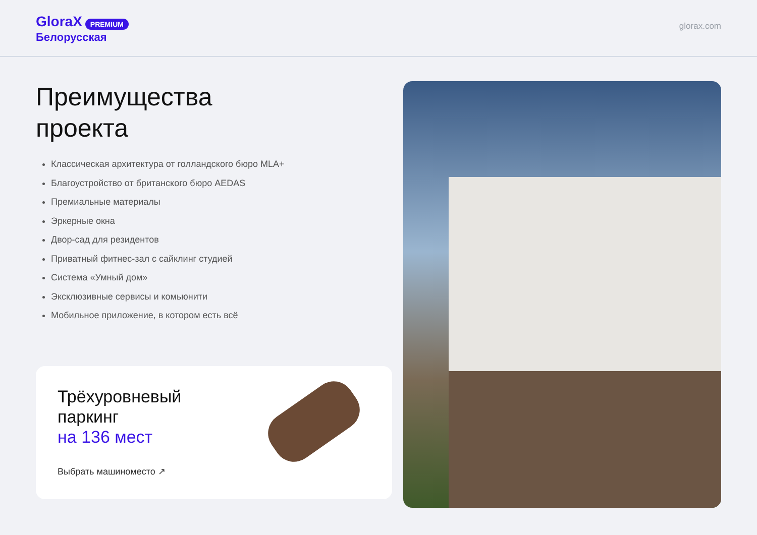GloraX PREMIUM
Белорусская
glorax.com
Преимущества
проекта
Классическая архитектура от голландского бюро MLA+
Благоустройство от британского бюро AEDAS
Премиальные материалы
Эркерные окна
Двор-сад для резидентов
Приватный фитнес-зал с сайклинг студией
Система «Умный дом»
Эксклюзивные сервисы и комьюнити
Мобильное приложение, в котором есть всё
Трёхуровневый
паркинг
на 136 мест
Выбрать машиноместо ↗